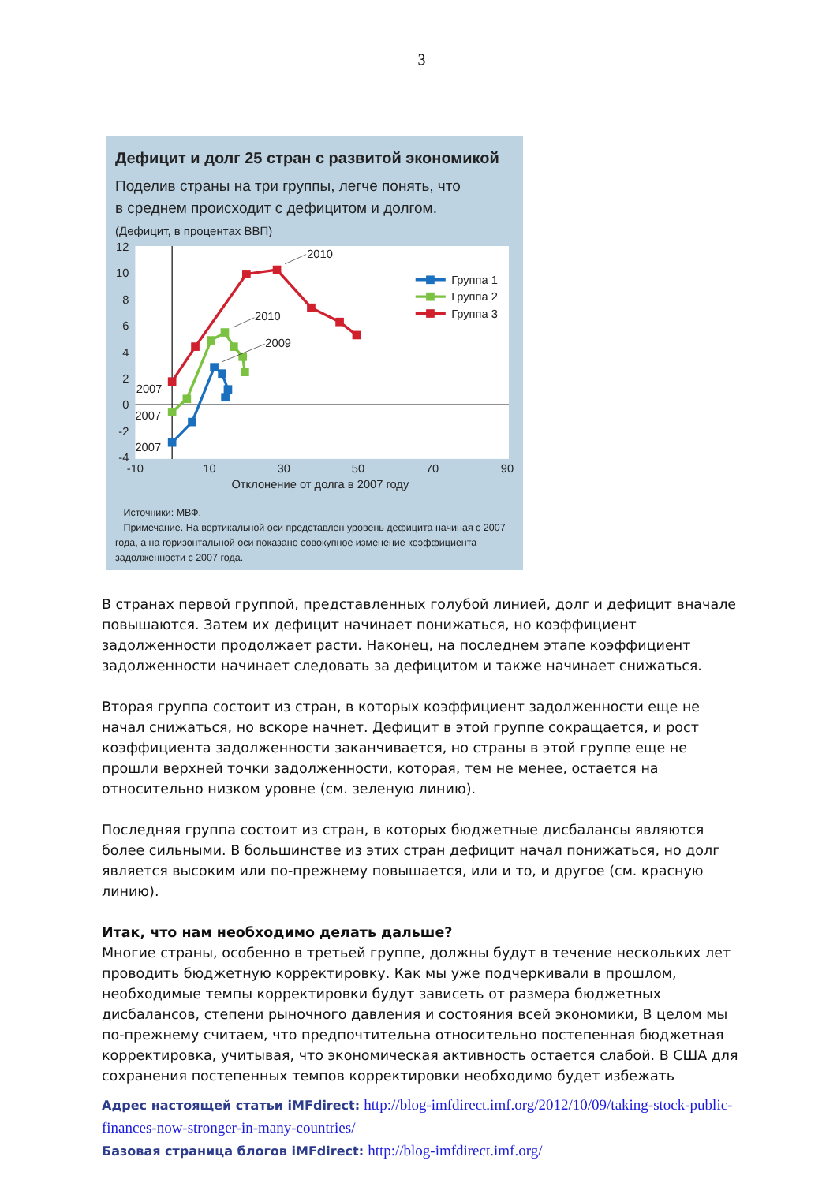3
Дефицит и долг 25 стран с развитой экономикой
Поделив страны на три группы, легче понять, что
в среднем происходит с дефицитом и долгом.
(Дефицит, в процентах ВВП)
12
10
8
6
4
2
0
-2
-4
-10
10
30
50
70
90
Отклонение от долга в 2007 году
2010
2010
2009
2007
2007
2007
Группа 1
Группа 2
Группа 3
Источники: МВФ.
Примечание. На вертикальной оси представлен уровень дефицита начиная с 2007 года, а на горизонтальной оси показано совокупное изменение коэффициента задолженности с 2007 года.
В странах первой группой, представленных голубой линией, долг и дефицит вначале повышаются. Затем их дефицит начинает понижаться, но коэффициент задолженности продолжает расти. Наконец, на последнем этапе коэффициент задолженности начинает следовать за дефицитом и также начинает снижаться.
Вторая группа состоит из стран, в которых коэффициент задолженности еще не начал снижаться, но вскоре начнет. Дефицит в этой группе сокращается, и рост коэффициента задолженности заканчивается, но страны в этой группе еще не прошли верхней точки задолженности, которая, тем не менее, остается на относительно низком уровне (см. зеленую линию).
Последняя группа состоит из стран, в которых бюджетные дисбалансы являются более сильными. В большинстве из этих стран дефицит начал понижаться, но долг является высоким или по-прежнему повышается, или и то, и другое (см. красную линию).
Итак, что нам необходимо делать дальше?
Многие страны, особенно в третьей группе, должны будут в течение нескольких лет проводить бюджетную корректировку. Как мы уже подчеркивали в прошлом, необходимые темпы корректировки будут зависеть от размера бюджетных дисбалансов, степени рыночного давления и состояния всей экономики, В целом мы по-прежнему считаем, что предпочтительна относительно постепенная бюджетная корректировка, учитывая, что экономическая активность остается слабой. В США для сохранения постепенных темпов корректировки необходимо будет избежать
Адрес настоящей статьи iMFdirect: http://blog-imfdirect.imf.org/2012/10/09/taking-stock-public-finances-now-stronger-in-many-countries/
Базовая страница блогов iMFdirect: http://blog-imfdirect.imf.org/